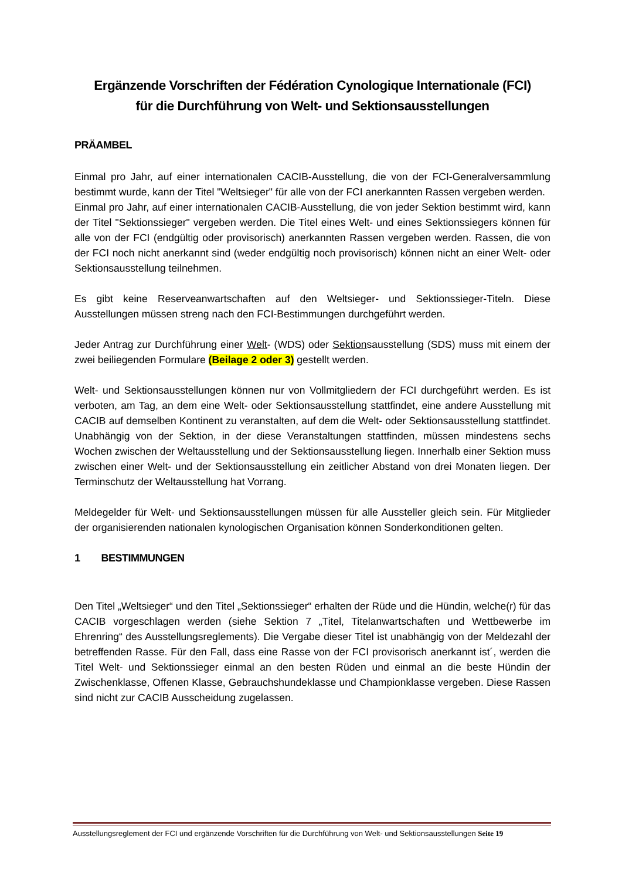Ergänzende Vorschriften der Fédération Cynologique Internationale (FCI)
für die Durchführung von Welt- und Sektionsausstellungen
PRÄAMBEL
Einmal pro Jahr, auf einer internationalen CACIB-Ausstellung, die von der FCI-Generalversammlung bestimmt wurde, kann der Titel "Weltsieger" für alle von der FCI anerkannten Rassen vergeben werden.
Einmal pro Jahr, auf einer internationalen CACIB-Ausstellung, die von jeder Sektion bestimmt wird, kann der Titel "Sektionssieger" vergeben werden. Die Titel eines Welt- und eines Sektionssiegers können für alle von der FCI (endgültig oder provisorisch) anerkannten Rassen vergeben werden. Rassen, die von der FCI noch nicht anerkannt sind (weder endgültig noch provisorisch) können nicht an einer Welt- oder Sektionsausstellung teilnehmen.
Es gibt keine Reserveanwartschaften auf den Weltsieger- und Sektionssieger-Titeln. Diese Ausstellungen müssen streng nach den FCI-Bestimmungen durchgeführt werden.
Jeder Antrag zur Durchführung einer Welt- (WDS) oder Sektionsausstellung (SDS) muss mit einem der zwei beiliegenden Formulare (Beilage 2 oder 3) gestellt werden.
Welt- und Sektionsausstellungen können nur von Vollmitgliedern der FCI durchgeführt werden. Es ist verboten, am Tag, an dem eine Welt- oder Sektionsausstellung stattfindet, eine andere Ausstellung mit CACIB auf demselben Kontinent zu veranstalten, auf dem die Welt- oder Sektionsausstellung stattfindet. Unabhängig von der Sektion, in der diese Veranstaltungen stattfinden, müssen mindestens sechs Wochen zwischen der Weltausstellung und der Sektionsausstellung liegen. Innerhalb einer Sektion muss zwischen einer Welt- und der Sektionsausstellung ein zeitlicher Abstand von drei Monaten liegen. Der Terminschutz der Weltausstellung hat Vorrang.
Meldegelder für Welt- und Sektionsausstellungen müssen für alle Aussteller gleich sein. Für Mitglieder der organisierenden nationalen kynologischen Organisation können Sonderkonditionen gelten.
1 BESTIMMUNGEN
Den Titel „Weltsieger“ und den Titel „Sektionssieger“ erhalten der Rüde und die Hündin, welche(r) für das CACIB vorgeschlagen werden (siehe Sektion 7 „Titel, Titelanwartschaften und Wettbewerbe im Ehrenring“ des Ausstellungsreglements). Die Vergabe dieser Titel ist unabhängig von der Meldezahl der betreffenden Rasse. Für den Fall, dass eine Rasse von der FCI provisorisch anerkannt ist´, werden die Titel Welt- und Sektionssieger einmal an den besten Rüden und einmal an die beste Hündin der Zwischenklasse, Offenen Klasse, Gebrauchshundeklasse und Championklasse vergeben. Diese Rassen sind nicht zur CACIB Ausscheidung zugelassen.
Ausstellungsreglement der FCI und ergänzende Vorschriften für die Durchführung von Welt- und Sektionsausstellungen Seite 19